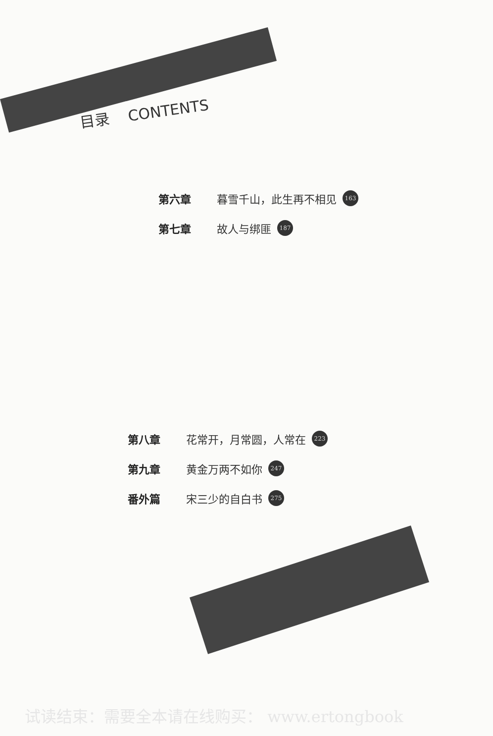目录 CONTENTS
第六章 暮雪千山，此生再不相见 163
第七章 故人与绑匪 187
第八章 花常开，月常圆，人常在 223
第九章 黄金万两不如你 247
番外篇 宋三少的自白书 275
试读结束：需要全本请在线购买： www.ertongbook